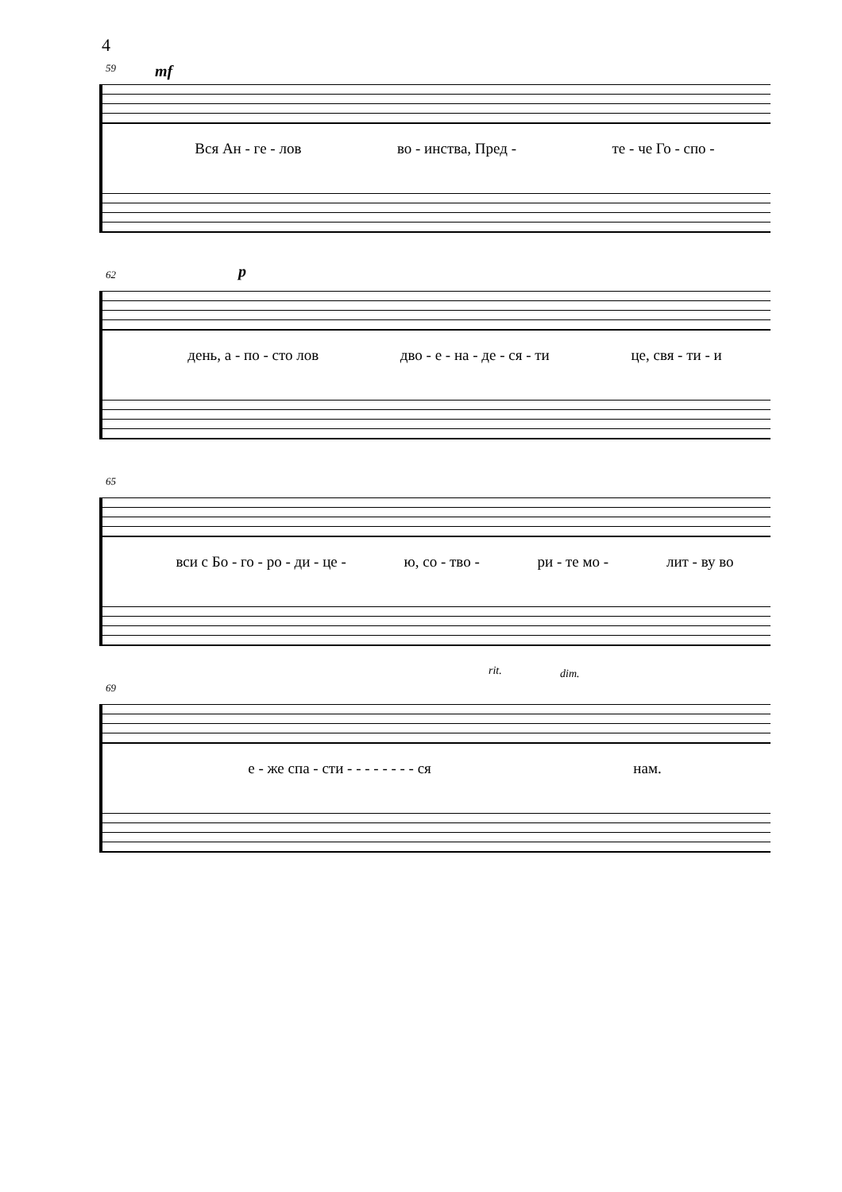4
59 mf
Вся Ан - ге - лов во - инства, Пред - те - че Го - спо -
62 p
день, а - по - сто лов дво - е - на - де - ся - ти це, свя - ти - и
65
вси с Бо - го - ро - ди - це - ю, со - тво - ри - те мо - лит - ву во
69
rit. dim.
е - же спа - сти - - - - - - - - ся нам.